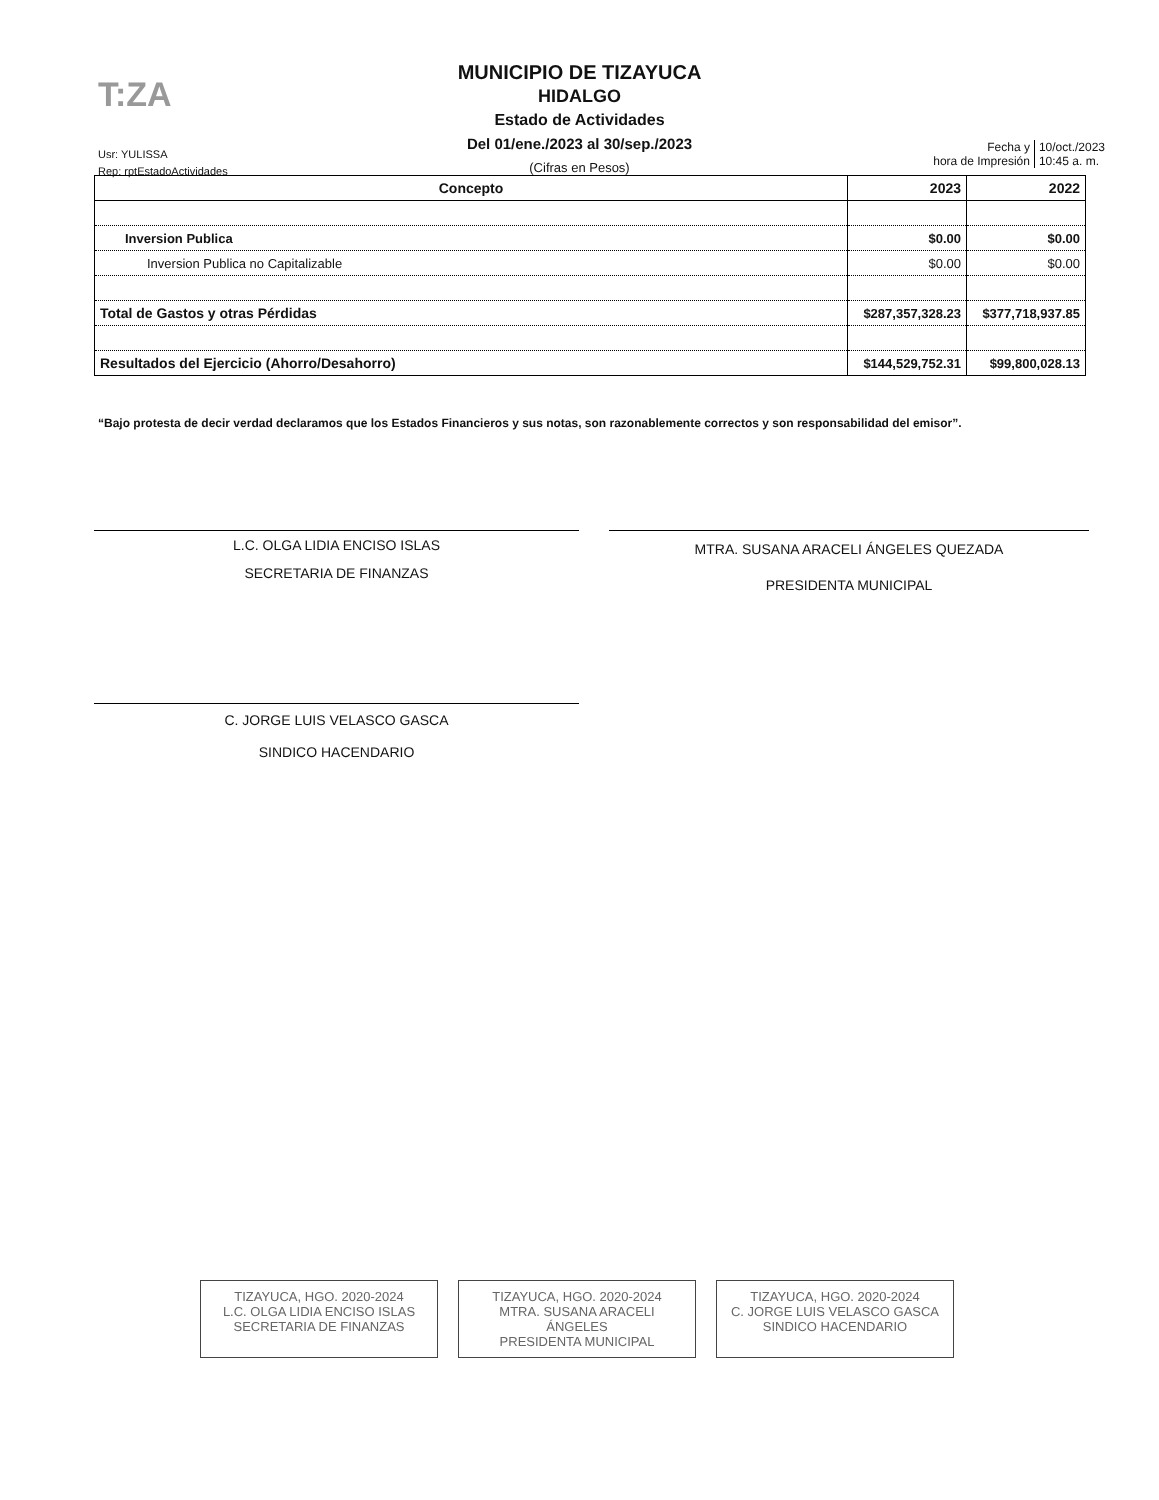T:ZA
MUNICIPIO DE TIZAYUCA
HIDALGO
Estado de Actividades
Del 01/ene./2023 al 30/sep./2023
(Cifras en Pesos)
Usr: YULISSA
Rep: rptEstadoActividades
Fecha y
hora de Impresión
10/oct./2023
10:45 a. m.
| Concepto | 2023 | 2022 |
| --- | --- | --- |
| Inversion Publica | $0.00 | $0.00 |
| Inversion Publica no Capitalizable | $0.00 | $0.00 |
| Total de Gastos y otras Pérdidas | $287,357,328.23 | $377,718,937.85 |
| Resultados del Ejercicio (Ahorro/Desahorro) | $144,529,752.31 | $99,800,028.13 |
“Bajo protesta de decir verdad declaramos que los Estados Financieros y sus notas, son razonablemente correctos y son responsabilidad del emisor”.
L.C. OLGA LIDIA ENCISO ISLAS
SECRETARIA DE FINANZAS
MTRA. SUSANA ARACELI ÁNGELES QUEZADA
PRESIDENTA MUNICIPAL
C. JORGE LUIS VELASCO GASCA
SINDICO HACENDARIO
TIZAYUCA, HGO. 2020-2024
L.C. OLGA LIDIA ENCISO ISLAS
SECRETARIA DE FINANZAS
TIZAYUCA, HGO. 2020-2024
MTRA. SUSANA ARACELI ÁNGELES
PRESIDENTA MUNICIPAL
TIZAYUCA, HGO. 2020-2024
C. JORGE LUIS VELASCO GASCA
SINDICO HACENDARIO